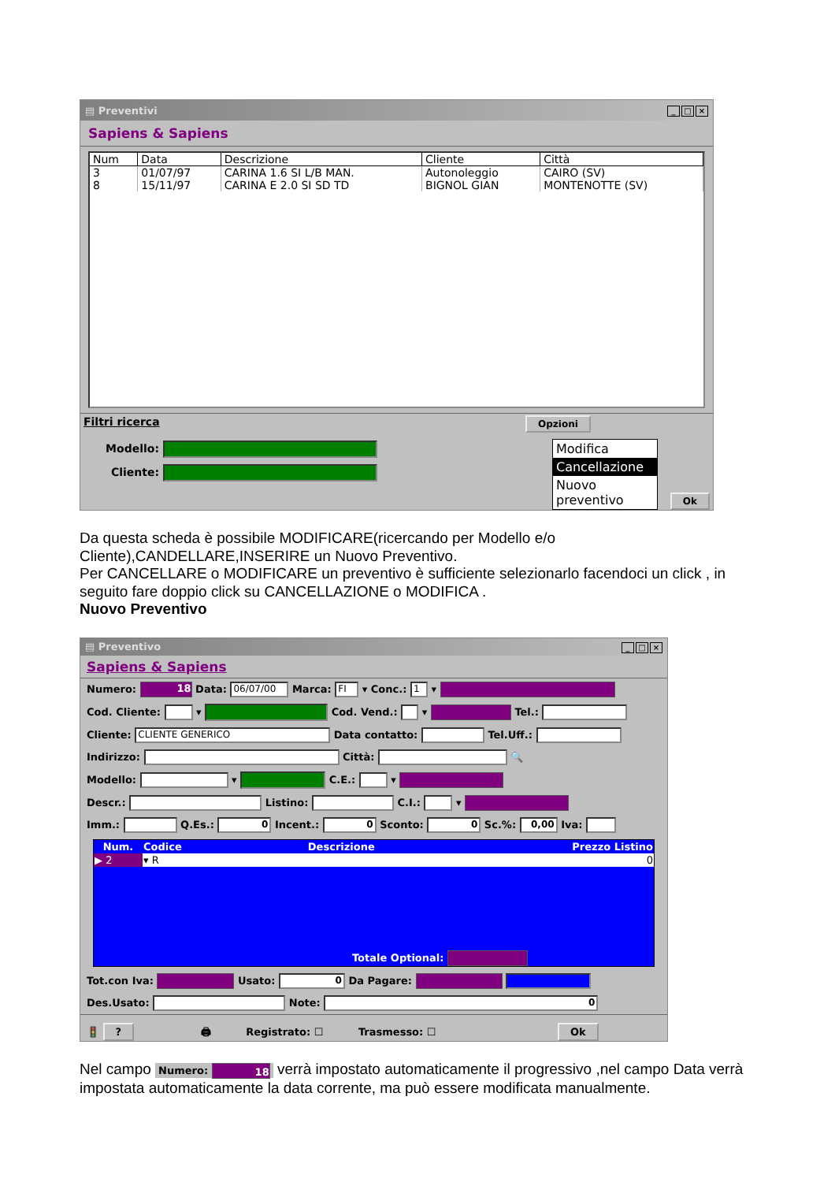▤ Preventivi _ □ ×
Sapiens & Sapiens
| Num | Data | Descrizione | Cliente | Città |
| --- | --- | --- | --- | --- |
| 3 | 01/07/97 | CARINA 1.6 SI L/B MAN. | Autonoleggio | CAIRO (SV) |
| 8 | 15/11/97 | CARINA E 2.0 SI SD TD | BIGNOL GIAN | MONTENOTTE (SV) |
Filtri ricerca
Modello:
Cliente:
Opzioni
Modifica
Cancellazione
Nuovo preventivo
Ok
Da questa scheda è possibile MODIFICARE(ricercando per Modello e/o Cliente),CANDELLARE,INSERIRE un Nuovo Preventivo.
Per CANCELLARE o MODIFICARE un preventivo è sufficiente selezionarlo facendoci un click , in seguito fare doppio click su CANCELLAZIONE o MODIFICA .
Nuovo Preventivo
▤ Preventivo _ □ ×
Sapiens & Sapiens
Numero: 18 Data: 06/07/00 Marca: FI ▾ Conc.: 1 ▾
Cod. Cliente: ▾ Cod. Vend.: ▾ Tel.:
Cliente: CLIENTE GENERICO Data contatto: Tel.Uff.:
Indirizzo: Città: 🔍
Modello: ▾ C.E.: ▾
Descr.: Listino: C.I.: ▾
Imm.: Q.Es.: 0 Incent.: 0 Sconto: 0 Sc.%: 0,00 Iva:
| Num. | Codice | Descrizione | Prezzo Listino |
| --- | --- | --- | --- |
| ▶ 2 | ▾ R | | 0 |
Totale Optional:
Tot.con Iva: Usato: 0 Da Pagare:
Des.Usato: Note: 0
🚦 ? 🖨 Registrato: ☐ Trasmesso: ☐ Ok
Nel campo Numero: 18 verrà impostato automaticamente il progressivo ,nel campo Data verrà impostata automaticamente la data corrente, ma può essere modificata manualmente.